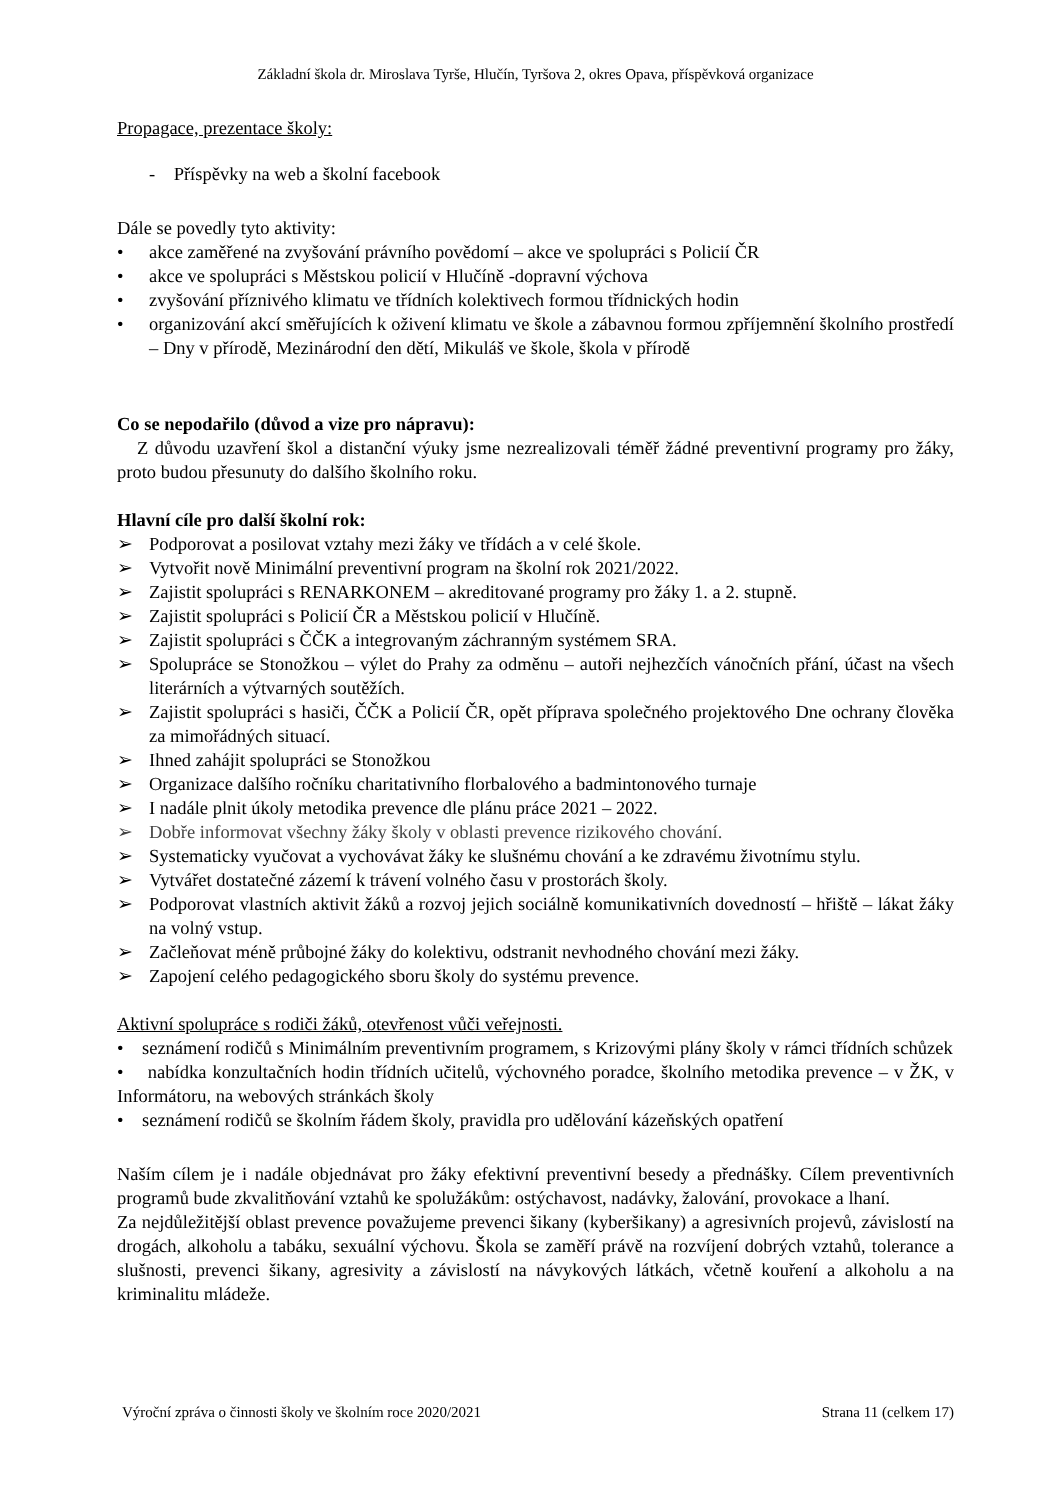Základní škola dr. Miroslava Tyrše, Hlučín, Tyršova 2, okres Opava, příspěvková organizace
Propagace, prezentace školy:
- Příspěvky na web a školní facebook
Dále se povedly tyto aktivity:
• akce zaměřené na zvyšování právního povědomí – akce ve spolupráci s Policií ČR
• akce ve spolupráci s Městskou policií v Hlučíně -dopravní výchova
• zvyšování příznivého klimatu ve třídních kolektivech formou třídnických hodin
• organizování akcí směřujících k oživení klimatu ve škole a zábavnou formou zpříjemnění školního prostředí – Dny v přírodě, Mezinárodní den dětí, Mikuláš ve škole, škola v přírodě
Co se nepodařilo (důvod a vize pro nápravu):
Z důvodu uzavření škol a distanční výuky jsme nezrealizovali téměř žádné preventivní programy pro žáky, proto budou přesunuty do dalšího školního roku.
Hlavní cíle pro další školní rok:
➢ Podporovat a posilovat vztahy mezi žáky ve třídách a v celé škole.
➢ Vytvořit nově Minimální preventivní program na školní rok 2021/2022.
➢ Zajistit spolupráci s RENARKONEM – akreditované programy pro žáky 1. a 2. stupně.
➢ Zajistit spolupráci s Policií ČR a Městskou policií v Hlučíně.
➢ Zajistit spolupráci s ČČK a integrovaným záchranným systémem SRA.
➢ Spolupráce se Stonožkou – výlet do Prahy za odměnu – autoři nejhezčích vánočních přání, účast na všech literárních a výtvarných soutěžích.
➢ Zajistit spolupráci s hasiči, ČČK a Policií ČR, opět příprava společného projektového Dne ochrany člověka za mimořádných situací.
➢ Ihned zahájit spolupráci se Stonožkou
➢ Organizace dalšího ročníku charitativního florbalového a badmintonového turnaje
➢ I nadále plnit úkoly metodika prevence dle plánu práce 2021 – 2022.
➢ Dobře informovat všechny žáky školy v oblasti prevence rizikového chování.
➢ Systematicky vyučovat a vychovávat žáky ke slušnému chování a ke zdravému životnímu stylu.
➢ Vytvářet dostatečné zázemí k trávení volného času v prostorách školy.
➢ Podporovat vlastních aktivit žáků a rozvoj jejich sociálně komunikativních dovedností – hřiště – lákat žáky na volný vstup.
➢ Začleňovat méně průbojné žáky do kolektivu, odstranit nevhodného chování mezi žáky.
➢ Zapojení celého pedagogického sboru školy do systému prevence.
Aktivní spolupráce s rodiči žáků, otevřenost vůči veřejnosti.
• seznámení rodičů s Minimálním preventivním programem, s Krizovými plány školy v rámci třídních schůzek
• nabídka konzultačních hodin třídních učitelů, výchovného poradce, školního metodika prevence – v ŽK, v Informátoru, na webových stránkách školy
• seznámení rodičů se školním řádem školy, pravidla pro udělování kázeňských opatření
Naším cílem je i nadále objednávat pro žáky efektivní preventivní besedy a přednášky. Cílem preventivních programů bude zkvalitňování vztahů ke spolužákům: ostýchavost, nadávky, žalování, provokace a lhaní.
Za nejdůležitější oblast prevence považujeme prevenci šikany (kyberšikany) a agresivních projevů, závislostí na drogách, alkoholu a tabáku, sexuální výchovu. Škola se zaměří právě na rozvíjení dobrých vztahů, tolerance a slušnosti, prevenci šikany, agresivity a závislostí na návykových látkách, včetně kouření a alkoholu a na kriminalitu mládeže.
Výroční zpráva o činnosti školy ve školním roce 2020/2021 Strana 11 (celkem 17)